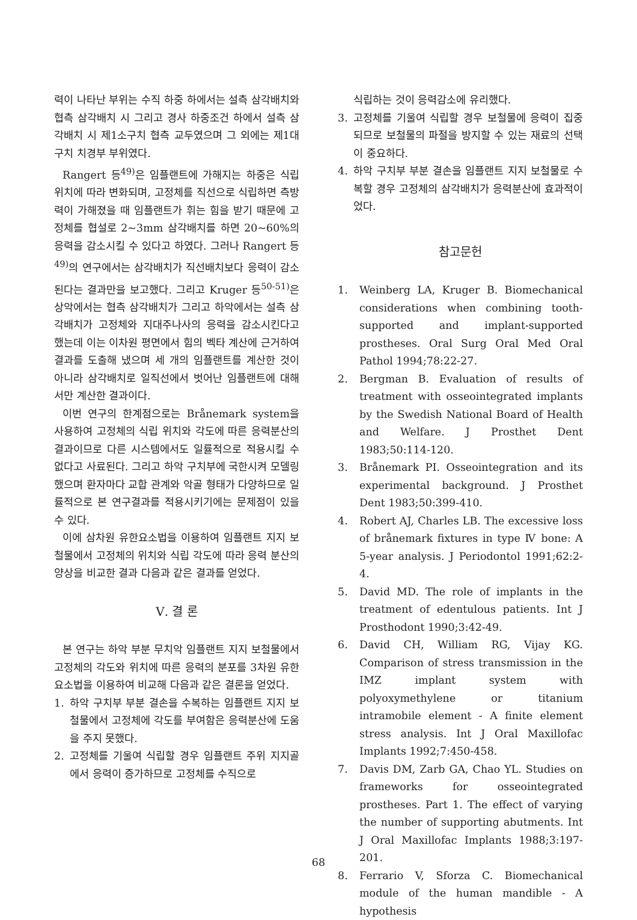력이 나타난 부위는 수직 하중 하에서는 설측 삼각배치와 협측 삼각배치 시 그리고 경사 하중조건 하에서 설측 삼각배치 시 제1소구치 협측 교두였으며 그 외에는 제1대구치 치경부 부위였다.
Rangert 등<sup>49)</sup>은 임플랜트에 가해지는 하중은 식립위치에 따라 변화되며, 고정체를 직선으로 식립하면 측방력이 가해졌을 때 임플랜트가 휘는 힘을 받기 때문에 고정체를 협설로 2~3mm 삼각배치를 하면 20~60%의 응력을 감소시킬 수 있다고 하였다. 그러나 Rangert 등<sup>49)</sup>의 연구에서는 삼각배치가 직선배치보다 응력이 감소된다는 결과만을 보고했다. 그리고 Kruger 등<sup>50-51)</sup>은 상악에서는 협측 삼각배치가 그리고 하악에서는 설측 삼각배치가 고정체와 지대주나사의 응력을 감소시킨다고 했는데 이는 이차원 평면에서 힘의 벡타 계산에 근거하여 결과를 도출해 냈으며 세 개의 임플랜트를 계산한 것이 아니라 삼각배치로 일직선에서 벗어난 임플랜트에 대해서만 계산한 결과이다.
이번 연구의 한계점으로는 Brånemark system을 사용하여 고정체의 식립 위치와 각도에 따른 응력분산의 결과이므로 다른 시스템에서도 일률적으로 적용시킬 수 없다고 사료된다. 그리고 하악 구치부에 국한시켜 모델링 했으며 환자마다 교합 관계와 악골 형태가 다양하므로 일률적으로 본 연구결과를 적용시키기에는 문제점이 있을 수 있다.
이에 삼차원 유한요소법을 이용하여 임플랜트 지지 보철물에서 고정체의 위치와 식립 각도에 따라 응력 분산의 양상을 비교한 결과 다음과 같은 결과를 얻었다.
Ⅴ. 결 론
본 연구는 하악 부분 무치악 임플랜트 지지 보철물에서 고정체의 각도와 위치에 따른 응력의 분포를 3차원 유한요소법을 이용하여 비교해 다음과 같은 결론을 얻었다.
1. 하악 구치부 부분 결손을 수복하는 임플랜트 지지 보철물에서 고정체에 각도를 부여함은 응력분산에 도움을 주지 못했다.
2. 고정체를 기울여 식립할 경우 임플랜트 주위 지지골에서 응력이 증가하므로 고정체를 수직으로
식립하는 것이 응력감소에 유리했다.
3. 고정체를 기울여 식립할 경우 보철물에 응력이 집중되므로 보철물의 파절을 방지할 수 있는 재료의 선택이 중요하다.
4. 하악 구치부 부분 결손을 임플랜트 지지 보철물로 수복할 경우 고정체의 삼각배치가 응력분산에 효과적이었다.
참고문헌
1. Weinberg LA, Kruger B. Biomechanical considerations when combining tooth-supported and implant-supported prostheses. Oral Surg Oral Med Oral Pathol 1994;78:22-27.
2. Bergman B. Evaluation of results of treatment with osseointegrated implants by the Swedish National Board of Health and Welfare. J Prosthet Dent 1983;50:114-120.
3. Brånemark PI. Osseointegration and its experimental background. J Prosthet Dent 1983;50:399-410.
4. Robert AJ, Charles LB. The excessive loss of brånemark fixtures in type Ⅳ bone: A 5-year analysis. J Periodontol 1991;62:2-4.
5. David MD. The role of implants in the treatment of edentulous patients. Int J Prosthodont 1990;3:42-49.
6. David CH, William RG, Vijay KG. Comparison of stress transmission in the IMZ implant system with polyoxymethylene or titanium intramobile element - A finite element stress analysis. Int J Oral Maxillofac Implants 1992;7:450-458.
7. Davis DM, Zarb GA, Chao YL. Studies on frameworks for osseointegrated prostheses. Part 1. The effect of varying the number of supporting abutments. Int J Oral Maxillofac Implants 1988;3:197-201.
8. Ferrario V, Sforza C. Biomechanical module of the human mandible - A hypothesis
68